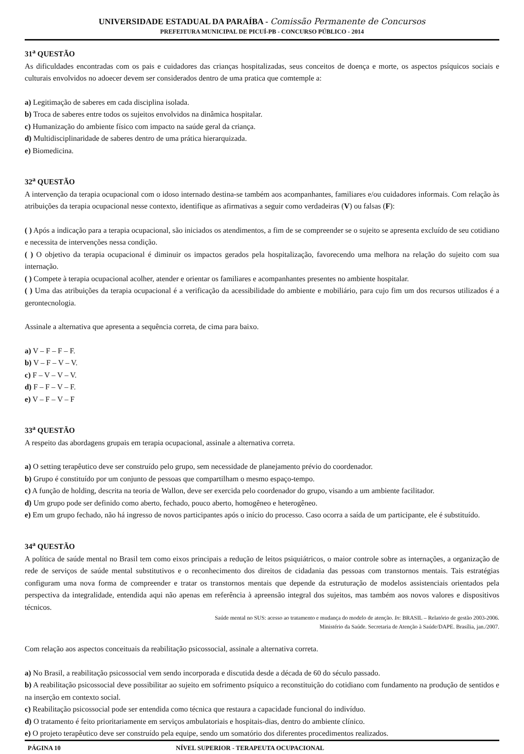UNIVERSIDADE ESTADUAL DA PARAÍBA - Comissão Permanente de Concursos
PREFEITURA MUNICIPAL DE PICUÍ-PB - CONCURSO PÚBLICO - 2014
31<sup>a</sup> QUESTÃO
As dificuldades encontradas com os pais e cuidadores das crianças hospitalizadas, seus conceitos de doença e morte, os aspectos psíquicos sociais e culturais envolvidos no adoecer devem ser considerados dentro de uma pratica que comtemple a:
a) Legitimação de saberes em cada disciplina isolada.
b) Troca de saberes entre todos os sujeitos envolvidos na dinâmica hospitalar.
c) Humanização do ambiente físico com impacto na saúde geral da criança.
d) Multidisciplinaridade de saberes dentro de uma prática hierarquizada.
e) Biomedicina.
32<sup>a</sup> QUESTÃO
A intervenção da terapia ocupacional com o idoso internado destina-se também aos acompanhantes, familiares e/ou cuidadores informais. Com relação às atribuições da terapia ocupacional nesse contexto, identifique as afirmativas a seguir como verdadeiras (V) ou falsas (F):
( ) Após a indicação para a terapia ocupacional, são iniciados os atendimentos, a fim de se compreender se o sujeito se apresenta excluído de seu cotidiano e necessita de intervenções nessa condição.
( ) O objetivo da terapia ocupacional é diminuir os impactos gerados pela hospitalização, favorecendo uma melhora na relação do sujeito com sua internação.
( ) Compete à terapia ocupacional acolher, atender e orientar os familiares e acompanhantes presentes no ambiente hospitalar.
( ) Uma das atribuições da terapia ocupacional é a verificação da acessibilidade do ambiente e mobiliário, para cujo fim um dos recursos utilizados é a gerontecnologia.
Assinale a alternativa que apresenta a sequência correta, de cima para baixo.
a) V – F – F – F.
b) V – F – V – V.
c) F – V – V – V.
d) F – F – V – F.
e) V – F – V – F
33<sup>a</sup> QUESTÃO
A respeito das abordagens grupais em terapia ocupacional, assinale a alternativa correta.
a) O setting terapêutico deve ser construído pelo grupo, sem necessidade de planejamento prévio do coordenador.
b) Grupo é constituído por um conjunto de pessoas que compartilham o mesmo espaço-tempo.
c) A função de holding, descrita na teoria de Wallon, deve ser exercida pelo coordenador do grupo, visando a um ambiente facilitador.
d) Um grupo pode ser definido como aberto, fechado, pouco aberto, homogêneo e heterogêneo.
e) Em um grupo fechado, não há ingresso de novos participantes após o início do processo. Caso ocorra a saída de um participante, ele é substituído.
34<sup>a</sup> QUESTÃO
A política de saúde mental no Brasil tem como eixos principais a redução de leitos psiquiátricos, o maior controle sobre as internações, a organização de rede de serviços de saúde mental substitutivos e o reconhecimento dos direitos de cidadania das pessoas com transtornos mentais. Tais estratégias configuram uma nova forma de compreender e tratar os transtornos mentais que depende da estruturação de modelos assistenciais orientados pela perspectiva da integralidade, entendida aqui não apenas em referência à apreensão integral dos sujeitos, mas também aos novos valores e dispositivos técnicos.
Saúde mental no SUS: acesso ao tratamento e mudança do modelo de atenção. In: BRASIL – Relatório de gestão 2003-2006.
Ministério da Saúde. Secretaria de Atenção à Saúde/DAPE. Brasília, jan./2007.
Com relação aos aspectos conceituais da reabilitação psicossocial, assinale a alternativa correta.
a) No Brasil, a reabilitação psicossocial vem sendo incorporada e discutida desde a década de 60 do século passado.
b) A reabilitação psicossocial deve possibilitar ao sujeito em sofrimento psíquico a reconstituição do cotidiano com fundamento na produção de sentidos e na inserção em contexto social.
c) Reabilitação psicossocial pode ser entendida como técnica que restaura a capacidade funcional do indivíduo.
d) O tratamento é feito prioritariamente em serviços ambulatoriais e hospitais-dias, dentro do ambiente clínico.
e) O projeto terapêutico deve ser construído pela equipe, sendo um somatório dos diferentes procedimentos realizados.
PÁGINA 10 NÍVEL SUPERIOR - TERAPEUTA OCUPACIONAL